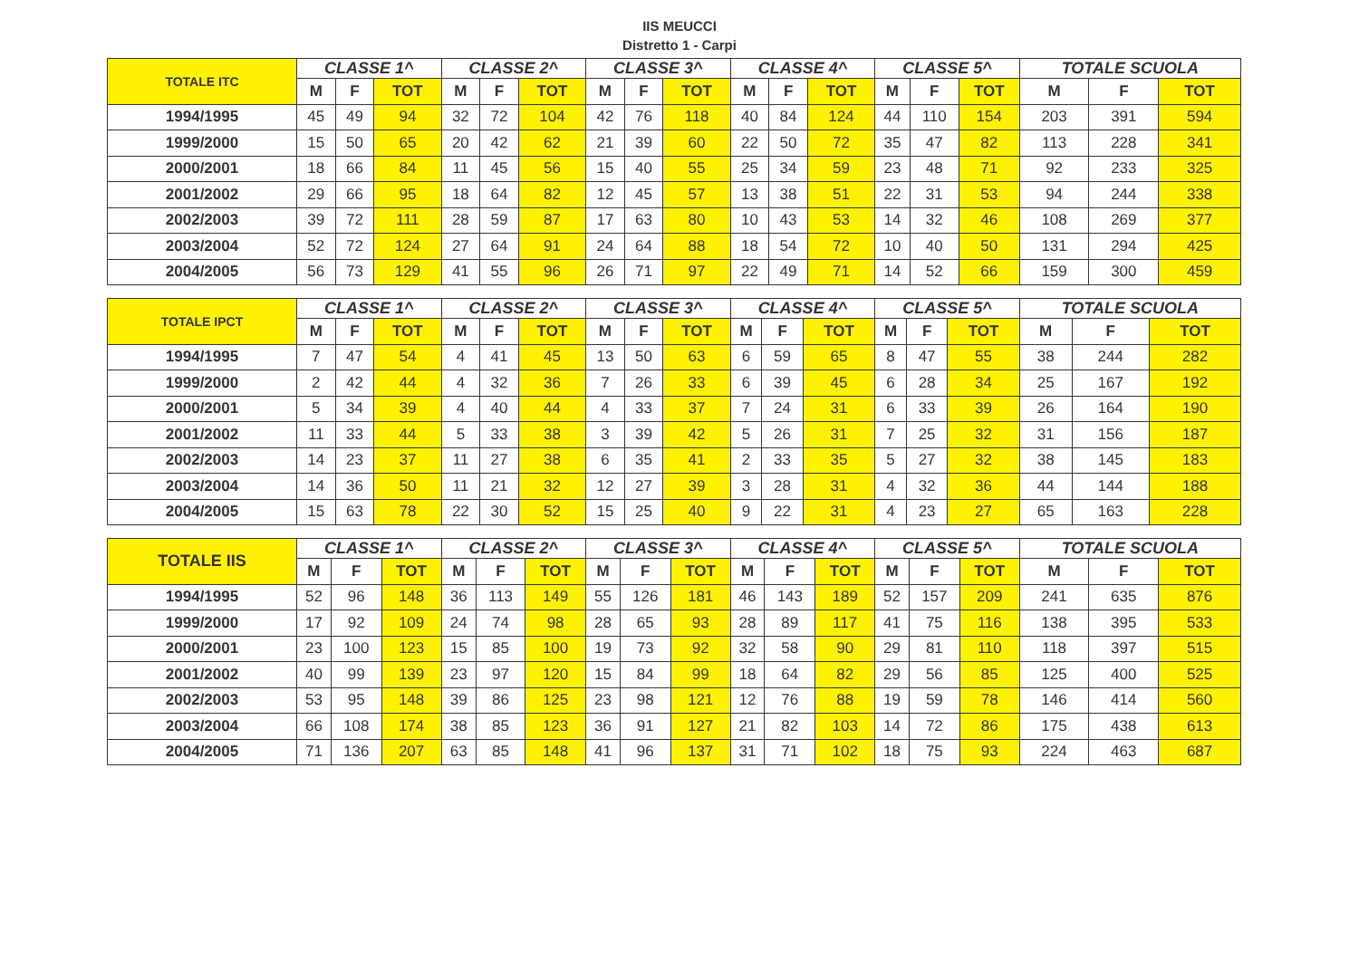IIS MEUCCI
Distretto 1 - Carpi
| TOTALE ITC | CLASSE 1^ | | | CLASSE 2^ | | | CLASSE 3^ | | | CLASSE 4^ | | | CLASSE 5^ | | | TOTALE SCUOLA | | |
| --- | --- | --- | --- | --- | --- | --- | --- | --- | --- | --- | --- | --- | --- | --- | --- | --- | --- | --- |
| | M | F | TOT | M | F | TOT | M | F | TOT | M | F | TOT | M | F | TOT | M | F | TOT |
| 1994/1995 | 45 | 49 | 94 | 32 | 72 | 104 | 42 | 76 | 118 | 40 | 84 | 124 | 44 | 110 | 154 | 203 | 391 | 594 |
| 1999/2000 | 15 | 50 | 65 | 20 | 42 | 62 | 21 | 39 | 60 | 22 | 50 | 72 | 35 | 47 | 82 | 113 | 228 | 341 |
| 2000/2001 | 18 | 66 | 84 | 11 | 45 | 56 | 15 | 40 | 55 | 25 | 34 | 59 | 23 | 48 | 71 | 92 | 233 | 325 |
| 2001/2002 | 29 | 66 | 95 | 18 | 64 | 82 | 12 | 45 | 57 | 13 | 38 | 51 | 22 | 31 | 53 | 94 | 244 | 338 |
| 2002/2003 | 39 | 72 | 111 | 28 | 59 | 87 | 17 | 63 | 80 | 10 | 43 | 53 | 14 | 32 | 46 | 108 | 269 | 377 |
| 2003/2004 | 52 | 72 | 124 | 27 | 64 | 91 | 24 | 64 | 88 | 18 | 54 | 72 | 10 | 40 | 50 | 131 | 294 | 425 |
| 2004/2005 | 56 | 73 | 129 | 41 | 55 | 96 | 26 | 71 | 97 | 22 | 49 | 71 | 14 | 52 | 66 | 159 | 300 | 459 |
| TOTALE IPCT | CLASSE 1^ | | | CLASSE 2^ | | | CLASSE 3^ | | | CLASSE 4^ | | | CLASSE 5^ | | | TOTALE SCUOLA | | |
| --- | --- | --- | --- | --- | --- | --- | --- | --- | --- | --- | --- | --- | --- | --- | --- | --- | --- | --- |
| | M | F | TOT | M | F | TOT | M | F | TOT | M | F | TOT | M | F | TOT | M | F | TOT |
| 1994/1995 | 7 | 47 | 54 | 4 | 41 | 45 | 13 | 50 | 63 | 6 | 59 | 65 | 8 | 47 | 55 | 38 | 244 | 282 |
| 1999/2000 | 2 | 42 | 44 | 4 | 32 | 36 | 7 | 26 | 33 | 6 | 39 | 45 | 6 | 28 | 34 | 25 | 167 | 192 |
| 2000/2001 | 5 | 34 | 39 | 4 | 40 | 44 | 4 | 33 | 37 | 7 | 24 | 31 | 6 | 33 | 39 | 26 | 164 | 190 |
| 2001/2002 | 11 | 33 | 44 | 5 | 33 | 38 | 3 | 39 | 42 | 5 | 26 | 31 | 7 | 25 | 32 | 31 | 156 | 187 |
| 2002/2003 | 14 | 23 | 37 | 11 | 27 | 38 | 6 | 35 | 41 | 2 | 33 | 35 | 5 | 27 | 32 | 38 | 145 | 183 |
| 2003/2004 | 14 | 36 | 50 | 11 | 21 | 32 | 12 | 27 | 39 | 3 | 28 | 31 | 4 | 32 | 36 | 44 | 144 | 188 |
| 2004/2005 | 15 | 63 | 78 | 22 | 30 | 52 | 15 | 25 | 40 | 9 | 22 | 31 | 4 | 23 | 27 | 65 | 163 | 228 |
| TOTALE IIS | CLASSE 1^ | | | CLASSE 2^ | | | CLASSE 3^ | | | CLASSE 4^ | | | CLASSE 5^ | | | TOTALE SCUOLA | | |
| --- | --- | --- | --- | --- | --- | --- | --- | --- | --- | --- | --- | --- | --- | --- | --- | --- | --- | --- |
| | M | F | TOT | M | F | TOT | M | F | TOT | M | F | TOT | M | F | TOT | M | F | TOT |
| 1994/1995 | 52 | 96 | 148 | 36 | 113 | 149 | 55 | 126 | 181 | 46 | 143 | 189 | 52 | 157 | 209 | 241 | 635 | 876 |
| 1999/2000 | 17 | 92 | 109 | 24 | 74 | 98 | 28 | 65 | 93 | 28 | 89 | 117 | 41 | 75 | 116 | 138 | 395 | 533 |
| 2000/2001 | 23 | 100 | 123 | 15 | 85 | 100 | 19 | 73 | 92 | 32 | 58 | 90 | 29 | 81 | 110 | 118 | 397 | 515 |
| 2001/2002 | 40 | 99 | 139 | 23 | 97 | 120 | 15 | 84 | 99 | 18 | 64 | 82 | 29 | 56 | 85 | 125 | 400 | 525 |
| 2002/2003 | 53 | 95 | 148 | 39 | 86 | 125 | 23 | 98 | 121 | 12 | 76 | 88 | 19 | 59 | 78 | 146 | 414 | 560 |
| 2003/2004 | 66 | 108 | 174 | 38 | 85 | 123 | 36 | 91 | 127 | 21 | 82 | 103 | 14 | 72 | 86 | 175 | 438 | 613 |
| 2004/2005 | 71 | 136 | 207 | 63 | 85 | 148 | 41 | 96 | 137 | 31 | 71 | 102 | 18 | 75 | 93 | 224 | 463 | 687 |